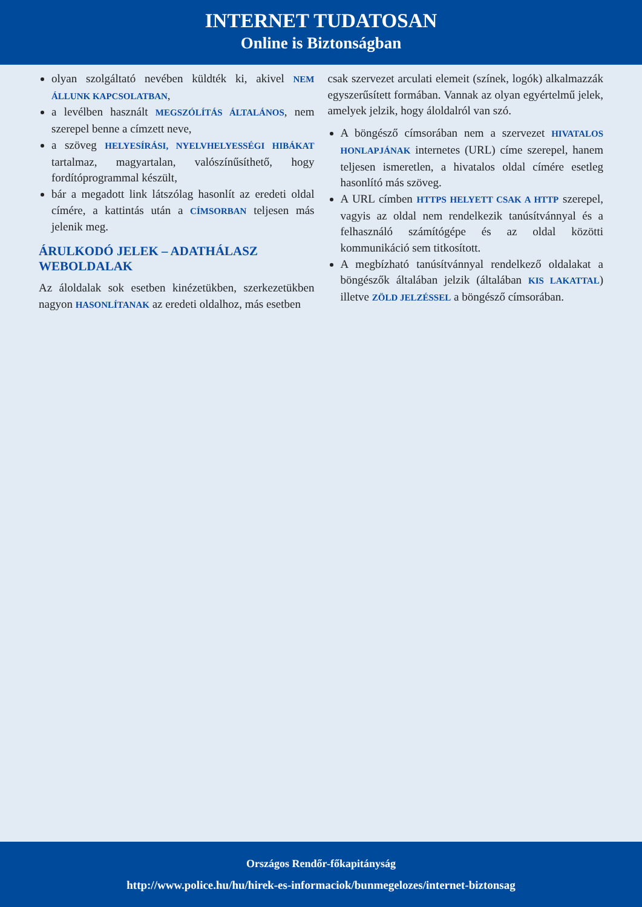INTERNET TUDATOSAN
Online is Biztonságban
olyan szolgáltató nevében küldték ki, akivel NEM ÁLLUNK KAPCSOLATBAN,
a levélben használt MEGSZÓLÍTÁS ÁLTALÁNOS, nem szerepel benne a címzett neve,
a szöveg HELYESÍRÁSI, NYELVHELYESSÉGI HIBÁKAT tartalmaz, magyartalan, valószínűsíthető, hogy fordítóprogrammal készült,
bár a megadott link látszólag hasonlít az eredeti oldal címére, a kattintás után a CÍMSORBAN teljesen más jelenik meg.
ÁRULKODÓ JELEK – ADATHÁLASZ WEBOLDALAK
Az áloldalak sok esetben kinézetükben, szerkezetükben nagyon HASONLÍTANAK az eredeti oldalhoz, más esetben
csak szervezet arculati elemeit (színek, logók) alkalmazzák egyszerűsített formában. Vannak az olyan egyértelmű jelek, amelyek jelzik, hogy áloldalról van szó.
A böngésző címsorában nem a szervezet HIVATALOS HONLAPJÁNAK internetes (URL) címe szerepel, hanem teljesen ismeretlen, a hivatalos oldal címére esetleg hasonlító más szöveg.
A URL címben HTTPS HELYETT CSAK A HTTP szerepel, vagyis az oldal nem rendelkezik tanúsítvánnyal és a felhasználó számítógépe és az oldal közötti kommunikáció sem titkosított.
A megbízható tanúsítvánnyal rendelkező oldalakat a böngészők általában jelzik (általában KIS LAKATTAL) illetve ZÖLD JELZÉSSEL a böngésző címsorában.
Országos Rendőr-főkapitányság
http://www.police.hu/hu/hirek-es-informaciok/bunmegelozes/internet-biztonsag